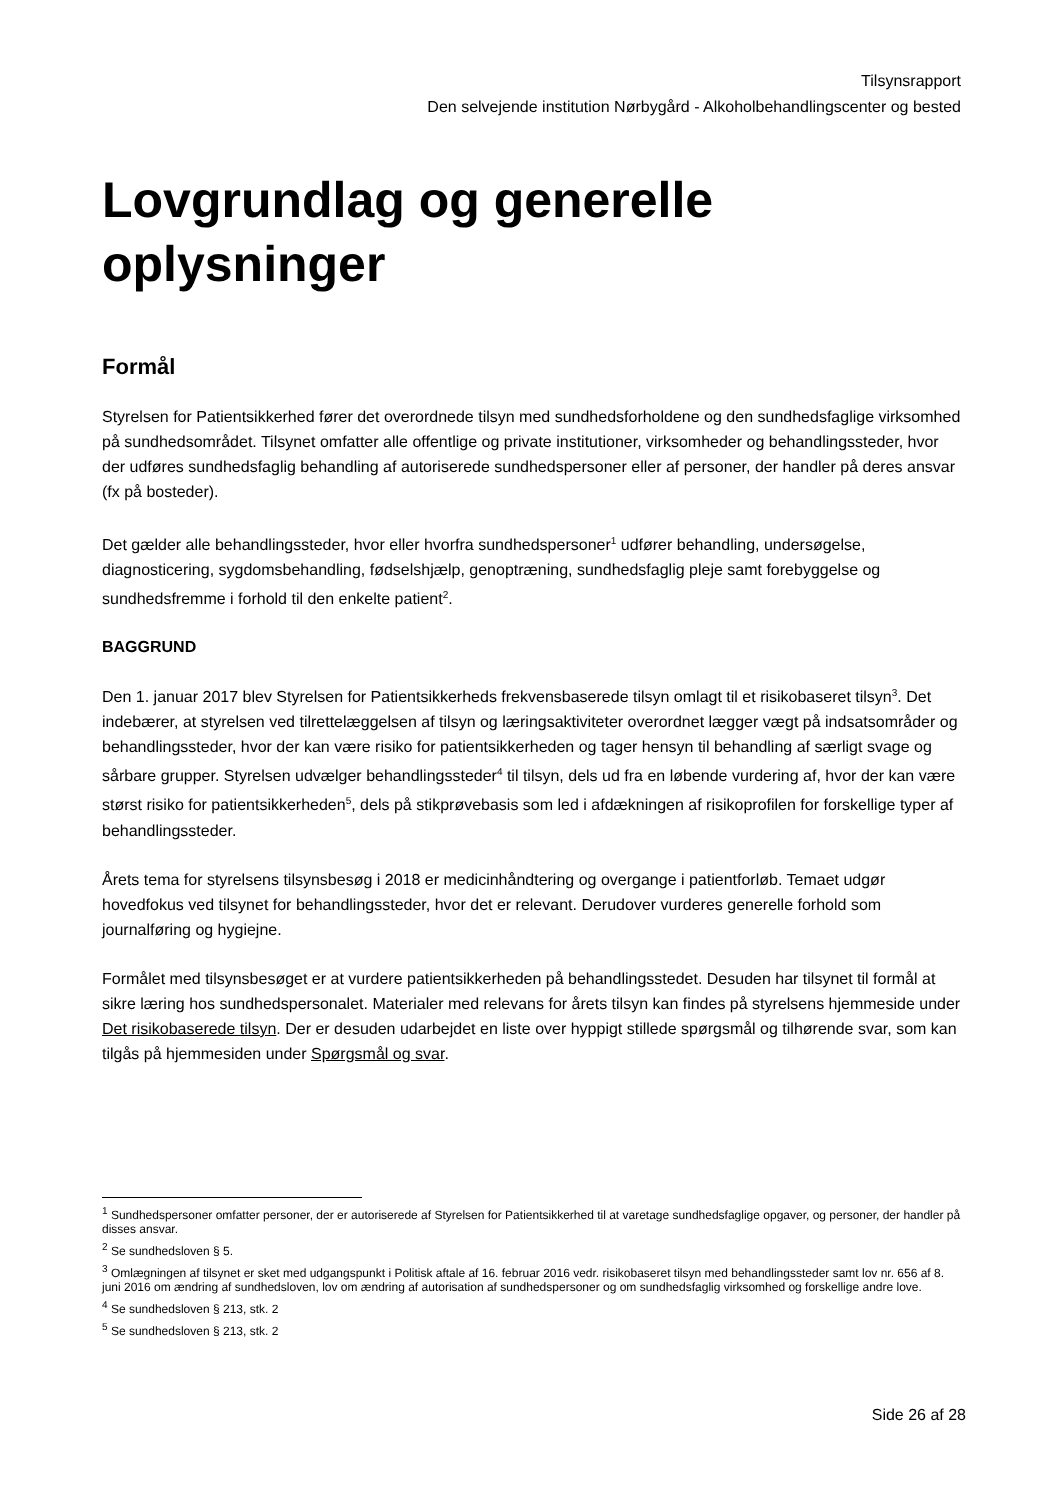Tilsynsrapport
Den selvejende institution Nørbygård - Alkoholbehandlingscenter og bested
Lovgrundlag og generelle oplysninger
Formål
Styrelsen for Patientsikkerhed fører det overordnede tilsyn med sundhedsforholdene og den sundhedsfaglige virksomhed på sundhedsområdet. Tilsynet omfatter alle offentlige og private institutioner, virksomheder og behandlingssteder, hvor der udføres sundhedsfaglig behandling af autoriserede sundhedspersoner eller af personer, der handler på deres ansvar (fx på bosteder).
Det gælder alle behandlingssteder, hvor eller hvorfra sundhedspersoner<sup>1</sup> udfører behandling, undersøgelse, diagnosticering, sygdomsbehandling, fødselshjælp, genoptræning, sundhedsfaglig pleje samt forebyggelse og sundhedsfremme i forhold til den enkelte patient<sup>2</sup>.
BAGGRUND
Den 1. januar 2017 blev Styrelsen for Patientsikkerheds frekvensbaserede tilsyn omlagt til et risikobaseret tilsyn<sup>3</sup>. Det indebærer, at styrelsen ved tilrettelæggelsen af tilsyn og læringsaktiviteter overordnet lægger vægt på indsatsområder og behandlingssteder, hvor der kan være risiko for patientsikkerheden og tager hensyn til behandling af særligt svage og sårbare grupper. Styrelsen udvælger behandlingssteder<sup>4</sup> til tilsyn, dels ud fra en løbende vurdering af, hvor der kan være størst risiko for patientsikkerheden<sup>5</sup>, dels på stikprøvebasis som led i afdækningen af risikoprofilen for forskellige typer af behandlingssteder.
Årets tema for styrelsens tilsynsbesøg i 2018 er medicinhåndtering og overgange i patientforløb. Temaet udgør hovedfokus ved tilsynet for behandlingssteder, hvor det er relevant. Derudover vurderes generelle forhold som journalføring og hygiejne.
Formålet med tilsynsbesøget er at vurdere patientsikkerheden på behandlingsstedet. Desuden har tilsynet til formål at sikre læring hos sundhedspersonalet. Materialer med relevans for årets tilsyn kan findes på styrelsens hjemmeside under Det risikobaserede tilsyn. Der er desuden udarbejdet en liste over hyppigt stillede spørgsmål og tilhørende svar, som kan tilgås på hjemmesiden under Spørgsmål og svar.
<sup>1</sup> Sundhedspersoner omfatter personer, der er autoriserede af Styrelsen for Patientsikkerhed til at varetage sundhedsfaglige opgaver, og personer, der handler på disses ansvar.
<sup>2</sup> Se sundhedsloven § 5.
<sup>3</sup> Omlægningen af tilsynet er sket med udgangspunkt i Politisk aftale af 16. februar 2016 vedr. risikobaseret tilsyn med behandlingssteder samt lov nr. 656 af 8. juni 2016 om ændring af sundhedsloven, lov om ændring af autorisation af sundhedspersoner og om sundhedsfaglig virksomhed og forskellige andre love.
<sup>4</sup> Se sundhedsloven § 213, stk. 2
<sup>5</sup> Se sundhedsloven § 213, stk. 2
Side 26 af 28